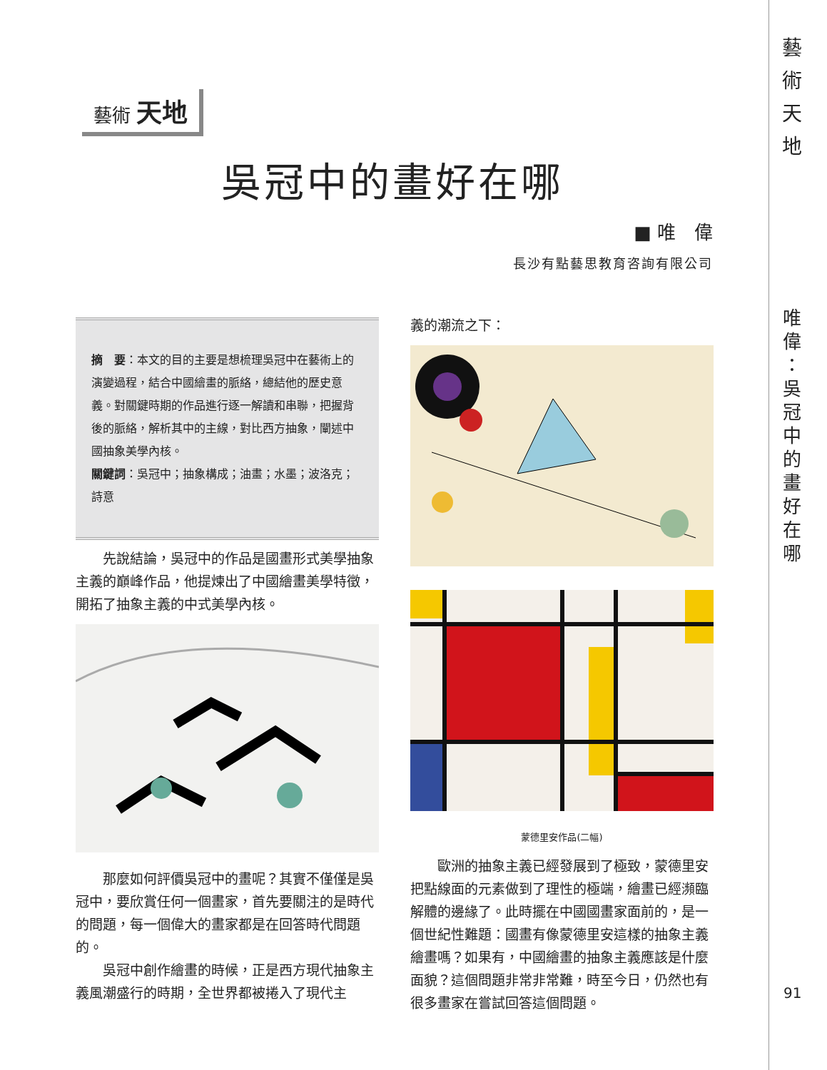藝
術
天
地
唯
偉
：
吳
冠
中
的
畫
好
在
哪
藝術 天地
吳冠中的畫好在哪
■ 唯　偉
長沙有點藝思教育咨詢有限公司
摘　要：本文的目的主要是想梳理吳冠中在藝術上的演變過程，結合中國繪畫的脈絡，總結他的歷史意義。對關鍵時期的作品進行逐一解讀和串聯，把握背後的脈絡，解析其中的主線，對比西方抽象，闡述中國抽象美學內核。
關鍵詞：吳冠中；抽象構成；油畫；水墨；波洛克；詩意
先說結論，吳冠中的作品是國畫形式美學抽象主義的巔峰作品，他提煉出了中國繪畫美學特徵，開拓了抽象主義的中式美學內核。
那麼如何評價吳冠中的畫呢？其實不僅僅是吳冠中，要欣賞任何一個畫家，首先要關注的是時代的問題，每一個偉大的畫家都是在回答時代問題的。
吳冠中創作繪畫的時候，正是西方現代抽象主義風潮盛行的時期，全世界都被捲入了現代主
義的潮流之下：
蒙德里安作品(二幅)
歐洲的抽象主義已經發展到了極致，蒙德里安把點線面的元素做到了理性的極端，繪畫已經瀕臨解體的邊緣了。此時擺在中國國畫家面前的，是一個世紀性難題：國畫有像蒙德里安這樣的抽象主義繪畫嗎？如果有，中國繪畫的抽象主義應該是什麼面貌？這個問題非常非常難，時至今日，仍然也有很多畫家在嘗試回答這個問題。
91